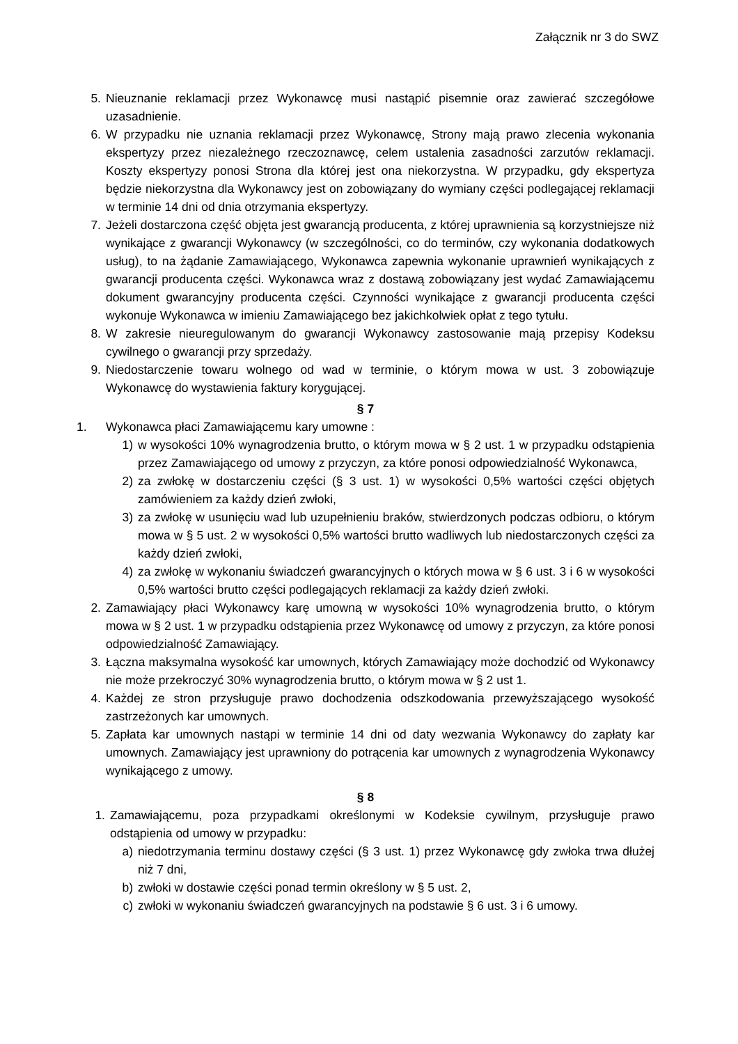Załącznik nr 3 do SWZ
5. Nieuznanie reklamacji przez Wykonawcę musi nastąpić pisemnie oraz zawierać szczegółowe uzasadnienie.
6. W przypadku nie uznania reklamacji przez Wykonawcę, Strony mają prawo zlecenia wykonania ekspertyzy przez niezależnego rzeczoznawcę, celem ustalenia zasadności zarzutów reklamacji. Koszty ekspertyzy ponosi Strona dla której jest ona niekorzystna. W przypadku, gdy ekspertyza będzie niekorzystna dla Wykonawcy jest on zobowiązany do wymiany części podlegającej reklamacji w terminie 14 dni od dnia otrzymania ekspertyzy.
7. Jeżeli dostarczona część objęta jest gwarancją producenta, z której uprawnienia są korzystniejsze niż wynikające z gwarancji Wykonawcy (w szczególności, co do terminów, czy wykonania dodatkowych usług), to na żądanie Zamawiającego, Wykonawca zapewnia wykonanie uprawnień wynikających z gwarancji producenta części. Wykonawca wraz z dostawą zobowiązany jest wydać Zamawiającemu dokument gwarancyjny producenta części. Czynności wynikające z gwarancji producenta części wykonuje Wykonawca w imieniu Zamawiającego bez jakichkolwiek opłat z tego tytułu.
8. W zakresie nieuregulowanym do gwarancji Wykonawcy zastosowanie mają przepisy Kodeksu cywilnego o gwarancji przy sprzedaży.
9. Niedostarczenie towaru wolnego od wad w terminie, o którym mowa w ust. 3 zobowiązuje Wykonawcę do wystawienia faktury korygującej.
§ 7
1. Wykonawca płaci Zamawiającemu kary umowne :
1) w wysokości 10% wynagrodzenia brutto, o którym mowa w § 2 ust. 1 w przypadku odstąpienia przez Zamawiającego od umowy z przyczyn, za które ponosi odpowiedzialność Wykonawca,
2) za zwłokę w dostarczeniu części (§ 3 ust. 1) w wysokości 0,5% wartości części objętych zamówieniem za każdy dzień zwłoki,
3) za zwłokę w usunięciu wad lub uzupełnieniu braków, stwierdzonych podczas odbioru, o którym mowa w § 5 ust. 2 w wysokości 0,5% wartości brutto wadliwych lub niedostarczonych części za każdy dzień zwłoki,
4) za zwłokę w wykonaniu świadczeń gwarancyjnych o których mowa w § 6 ust. 3 i 6 w wysokości 0,5% wartości brutto części podlegających reklamacji za każdy dzień zwłoki.
2. Zamawiający płaci Wykonawcy karę umowną w wysokości 10% wynagrodzenia brutto, o którym mowa w § 2 ust. 1 w przypadku odstąpienia przez Wykonawcę od umowy z przyczyn, za które ponosi odpowiedzialność Zamawiający.
3. Łączna maksymalna wysokość kar umownych, których Zamawiający może dochodzić od Wykonawcy nie może przekroczyć 30% wynagrodzenia brutto, o którym mowa w § 2 ust 1.
4. Każdej ze stron przysługuje prawo dochodzenia odszkodowania przewyższającego wysokość zastrzeżonych kar umownych.
5. Zapłata kar umownych nastąpi w terminie 14 dni od daty wezwania Wykonawcy do zapłaty kar umownych. Zamawiający jest uprawniony do potrącenia kar umownych z wynagrodzenia Wykonawcy wynikającego z umowy.
§ 8
1. Zamawiającemu, poza przypadkami określonymi w Kodeksie cywilnym, przysługuje prawo odstąpienia od umowy w przypadku:
a) niedotrzymania terminu dostawy części (§ 3 ust. 1) przez Wykonawcę gdy zwłoka trwa dłużej niż 7 dni,
b) zwłoki w dostawie części ponad termin określony w § 5 ust. 2,
c) zwłoki w wykonaniu świadczeń gwarancyjnych na podstawie § 6 ust. 3 i 6 umowy.